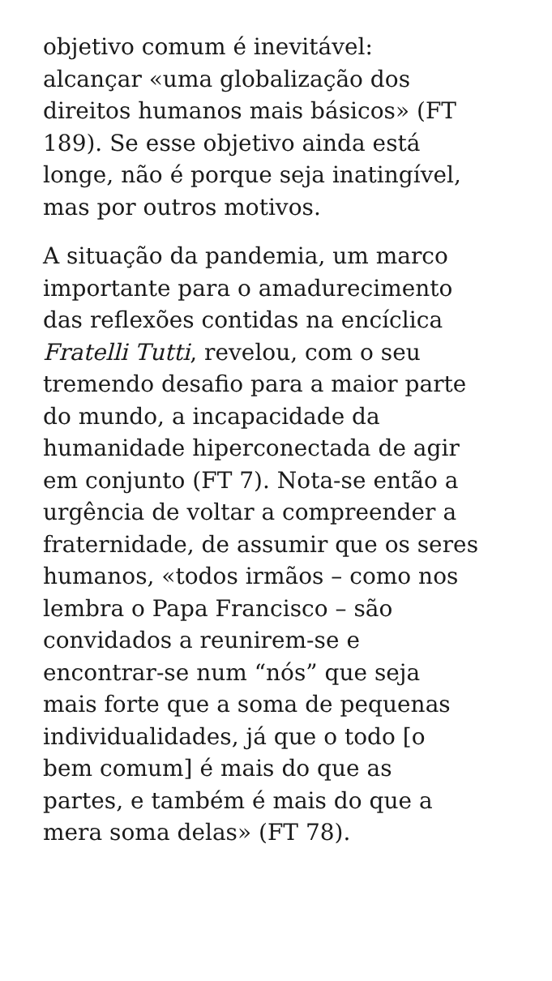objetivo comum é inevitável:
alcançar «uma globalização dos
direitos humanos mais básicos» (FT
189). Se esse objetivo ainda está
longe, não é porque seja inatingível,
mas por outros motivos.
A situação da pandemia, um marco
importante para o amadurecimento
das reflexões contidas na encíclica
Fratelli Tutti, revelou, com o seu
tremendo desafio para a maior parte
do mundo, a incapacidade da
humanidade hiperconectada de agir
em conjunto (FT 7). Nota-se então a
urgência de voltar a compreender a
fraternidade, de assumir que os seres
humanos, «todos irmãos – como nos
lembra o Papa Francisco – são
convidados a reunirem-se e
encontrar-se num “nós” que seja
mais forte que a soma de pequenas
individualidades, já que o todo [o
bem comum] é mais do que as
partes, e também é mais do que a
mera soma delas» (FT 78).